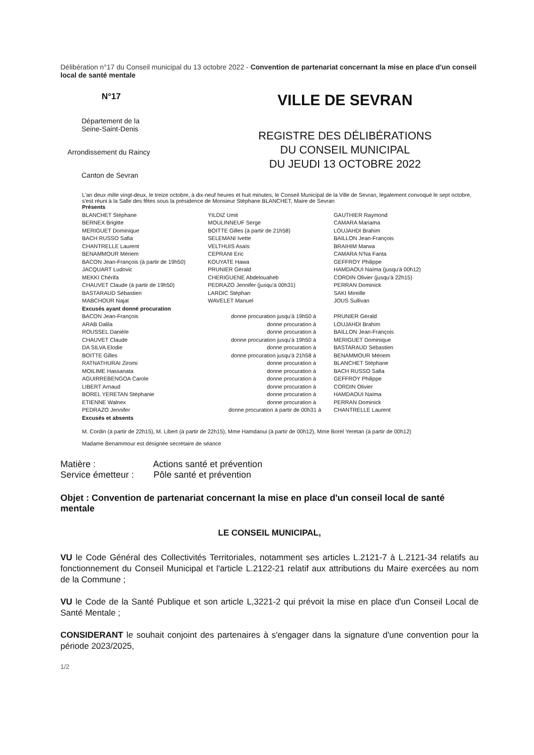Délibération n°17 du Conseil municipal du 13 octobre 2022 - Convention de partenariat concernant la mise en place d'un conseil local de santé mentale
N°17
Département de la
Seine-Saint-Denis
Arrondissement du Raincy
Canton de Sevran
VILLE DE SEVRAN
REGISTRE DES DÉLIBÉRATIONS
DU CONSEIL MUNICIPAL
DU JEUDI 13 OCTOBRE 2022
L'an deux mille vingt-deux, le treize octobre, à dix-neuf heures et huit minutes, le Conseil Municipal de la Ville de Sevran, légalement convoqué le sept octobre, s'est réuni à la Salle des fêtes sous la présidence de Monsieur Stéphane BLANCHET, Maire de Sevran
| Présents | | |
| BLANCHET Stéphane | YILDIZ Umit | GAUTHIER Raymond |
| BERNEX Brigitte | MOULINNEUF Serge | CAMARA Mariama |
| MERIGUET Dominique | BOITTE Gilles (à partir de 21h58) | LOUJAHDI Brahim |
| BACH RUSSO Safia | SELEMANI Ivette | BAILLON Jean-François |
| CHANTRELLE Laurent | VELTHUIS Asaïs | BRAIHIM Marwa |
| BENAMMOUR Mériem | CEPRANI Eric | CAMARA N'Na Fanta |
| BACON Jean-François (à partir de 19h50) | KOUYATE Hawa | GEFFROY Philippe |
| JACQUART Ludovic | PRUNIER Gérald | HAMDAOUI Naïma (jusqu'à 00h12) |
| MEKKI Chérifa | CHERIGUENE Abdelouaheb | CORDIN Olivier (jusqu'à 22h15) |
| CHAUVET Claude (à partir de 19h50) | PEDRAZO Jennifer (jusqu'à 00h31) | PERRAN Dominick |
| BASTARAUD Sébastien | LARDIC Stéphan | SAKI Mireille |
| MABCHOUR Najat | WAVELET Manuel | JOUS Sullivan |
| Excusés ayant donné procuration | | |
| BACON Jean-François | donne procuration jusqu'à 19h50 à | PRUNIER Gérald |
| ARAB Dalila | donne procuration à | LOUJAHDI Brahim |
| ROUSSEL Danièle | donne procuration à | BAILLON Jean-François |
| CHAUVET Claude | donne procuration jusqu'à 19h50 à | MERIGUET Dominique |
| DA SILVA Elodie | donne procuration à | BASTARAUD Sébastien |
| BOITTE Gilles | donne procuration jusqu'à 21h58 à | BENAMMOUR Mériem |
| RATNATHURAI Ziromi | donne procuration à | BLANCHET Stéphane |
| MOILIME Hassanata | donne procuration à | BACH RUSSO Safia |
| AGUIRREBENGOA Carole | donne procuration à | GEFFROY Philippe |
| LIBERT Arnaud | donne procuration à | CORDIN Olivier |
| BOREL YERETAN Stéphanie | donne procuration à | HAMDAOUI Naïma |
| ETIENNE Walnex | donne procuration à | PERRAN Dominick |
| PEDRAZO Jennifer | donne procuration à partir de 00h31 à | CHANTRELLE Laurent |
| Excusés et absents | | |
M. Cordin (à partir de 22h15), M. Libert (à partir de 22h15), Mme Hamdaoui (à partir de 00h12), Mme Borel Yeretan (à partir de 00h12)
Madame Benammour est désignée secrétaire de séance
Matière : Actions santé et prévention
Service émetteur : Pôle santé et prévention
Objet : Convention de partenariat concernant la mise en place d'un conseil local de santé mentale
LE CONSEIL MUNICIPAL,
VU le Code Général des Collectivités Territoriales, notamment ses articles L.2121-7 à L.2121-34 relatifs au fonctionnement du Conseil Municipal et l'article L.2122-21 relatif aux attributions du Maire exercées au nom de la Commune ;
VU le Code de la Santé Publique et son article L,3221-2 qui prévoit la mise en place d'un Conseil Local de Santé Mentale ;
CONSIDERANT le souhait conjoint des partenaires à s'engager dans la signature d'une convention pour la période 2023/2025,
1/2